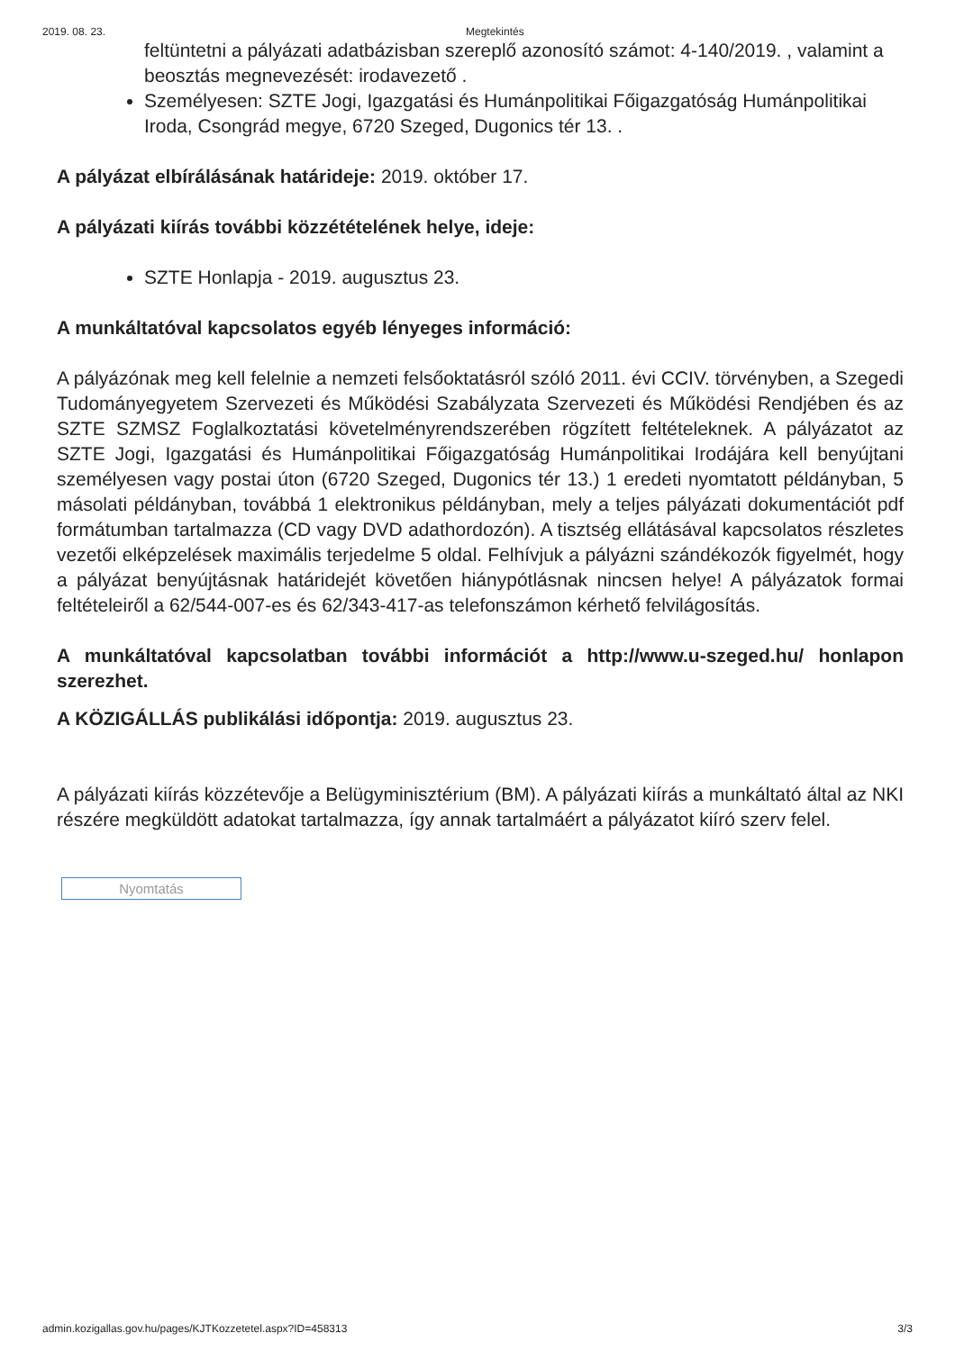2019. 08. 23. Megtekintés
feltüntetni a pályázati adatbázisban szereplő azonosító számot: 4-140/2019. , valamint a beosztás megnevezését: irodavezető .
Személyesen: SZTE Jogi, Igazgatási és Humánpolitikai Főigazgatóság Humánpolitikai Iroda, Csongrád megye, 6720 Szeged, Dugonics tér 13. .
A pályázat elbírálásának határideje: 2019. október 17.
A pályázati kiírás további közzétételének helye, ideje:
SZTE Honlapja - 2019. augusztus 23.
A munkáltatóval kapcsolatos egyéb lényeges információ:
A pályázónak meg kell felelnie a nemzeti felsőoktatásról szóló 2011. évi CCIV. törvényben, a Szegedi Tudományegyetem Szervezeti és Működési Szabályzata Szervezeti és Működési Rendjében és az SZTE SZMSZ Foglalkoztatási követelményrendszerében rögzített feltételeknek. A pályázatot az SZTE Jogi, Igazgatási és Humánpolitikai Főigazgatóság Humánpolitikai Irodájára kell benyújtani személyesen vagy postai úton (6720 Szeged, Dugonics tér 13.) 1 eredeti nyomtatott példányban, 5 másolati példányban, továbbá 1 elektronikus példányban, mely a teljes pályázati dokumentációt pdf formátumban tartalmazza (CD vagy DVD adathordozón). A tisztség ellátásával kapcsolatos részletes vezetői elképzelések maximális terjedelme 5 oldal. Felhívjuk a pályázni szándékozók figyelmét, hogy a pályázat benyújtásnak határidejét követően hiánypótlásnak nincsen helye! A pályázatok formai feltételeiről a 62/544-007-es és 62/343-417-as telefonszámon kérhető felvilágosítás.
A munkáltatóval kapcsolatban további információt a http://www.u-szeged.hu/ honlapon szerezhet.
A KÖZIGÁLLÁS publikálási időpontja: 2019. augusztus 23.
A pályázati kiírás közzétevője a Belügyminisztérium (BM). A pályázati kiírás a munkáltató által az NKI részére megküldött adatokat tartalmazza, így annak tartalmáért a pályázatot kiíró szerv felel.
Nyomtatás
admin.kozigallas.gov.hu/pages/KJTKozzetetel.aspx?ID=458313 3/3